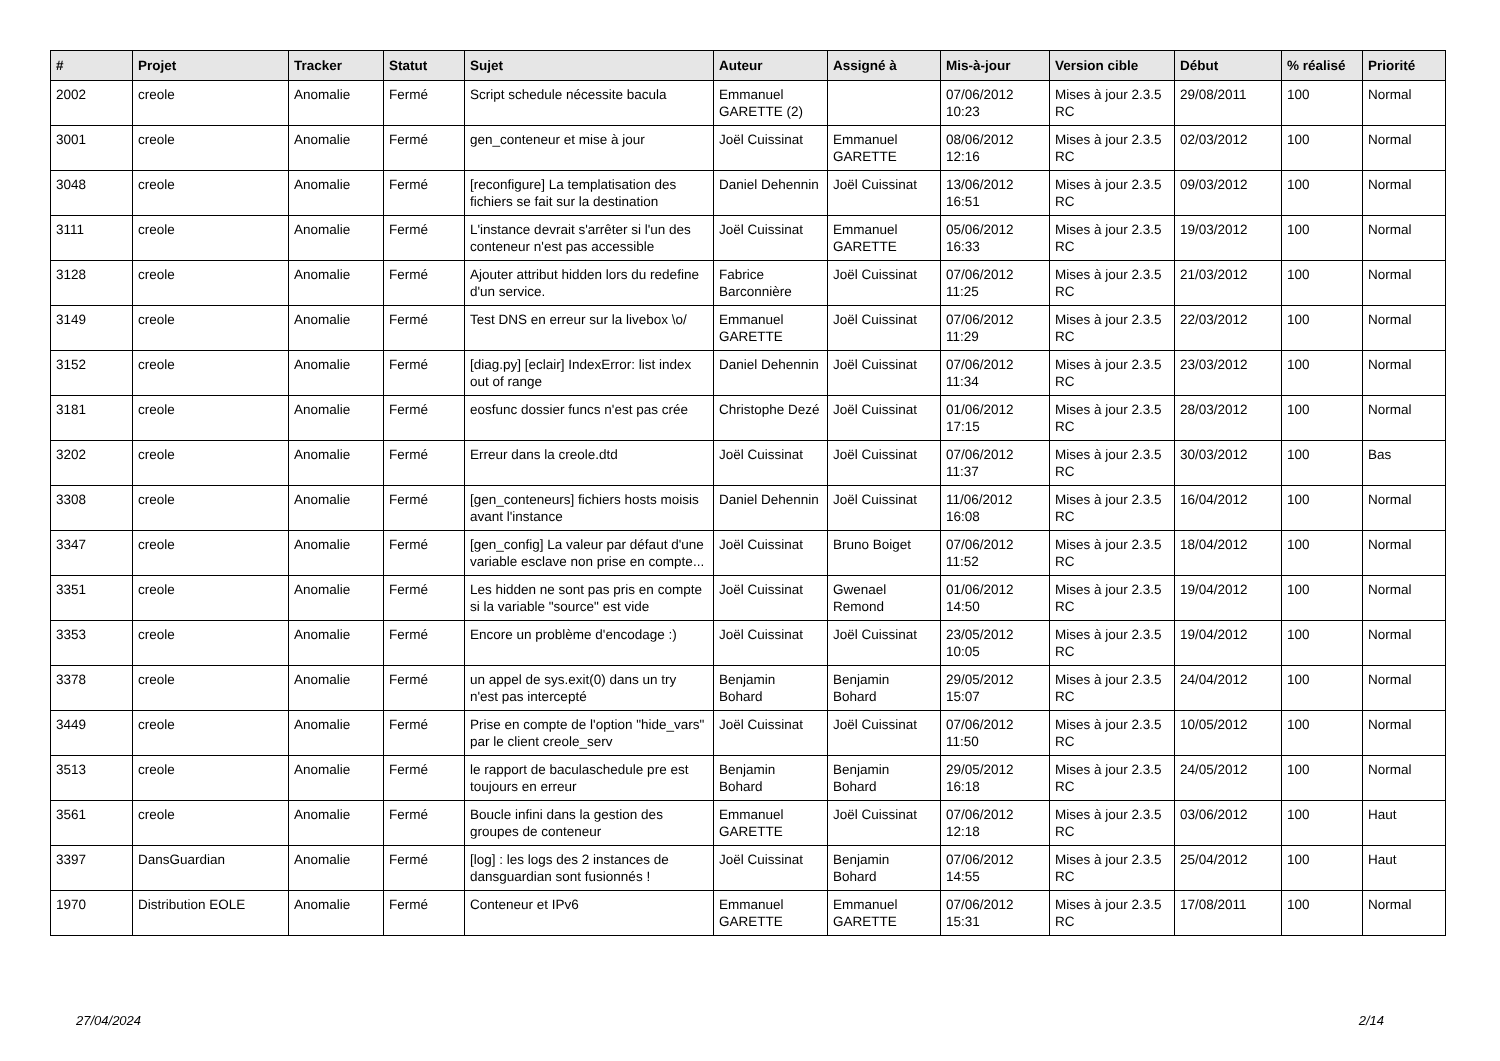| # | Projet | Tracker | Statut | Sujet | Auteur | Assigné à | Mis-à-jour | Version cible | Début | % réalisé | Priorité |
| --- | --- | --- | --- | --- | --- | --- | --- | --- | --- | --- | --- |
| 2002 | creole | Anomalie | Fermé | Script schedule nécessite bacula | Emmanuel GARETTE (2) | | 07/06/2012 10:23 | Mises à jour 2.3.5 RC | 29/08/2011 | 100 | Normal |
| 3001 | creole | Anomalie | Fermé | gen_conteneur et mise à jour | Joël Cuissinat | Emmanuel GARETTE | 08/06/2012 12:16 | Mises à jour 2.3.5 RC | 02/03/2012 | 100 | Normal |
| 3048 | creole | Anomalie | Fermé | [reconfigure] La templatisation des fichiers se fait sur la destination | Daniel Dehennin | Joël Cuissinat | 13/06/2012 16:51 | Mises à jour 2.3.5 RC | 09/03/2012 | 100 | Normal |
| 3111 | creole | Anomalie | Fermé | L'instance devrait s'arrêter si l'un des conteneur n'est pas accessible | Joël Cuissinat | Emmanuel GARETTE | 05/06/2012 16:33 | Mises à jour 2.3.5 RC | 19/03/2012 | 100 | Normal |
| 3128 | creole | Anomalie | Fermé | Ajouter attribut hidden lors du redefine d'un service. | Fabrice Barconnière | Joël Cuissinat | 07/06/2012 11:25 | Mises à jour 2.3.5 RC | 21/03/2012 | 100 | Normal |
| 3149 | creole | Anomalie | Fermé | Test DNS en erreur sur la livebox \o/ | Emmanuel GARETTE | Joël Cuissinat | 07/06/2012 11:29 | Mises à jour 2.3.5 RC | 22/03/2012 | 100 | Normal |
| 3152 | creole | Anomalie | Fermé | [diag.py] [eclair] IndexError: list index out of range | Daniel Dehennin | Joël Cuissinat | 07/06/2012 11:34 | Mises à jour 2.3.5 RC | 23/03/2012 | 100 | Normal |
| 3181 | creole | Anomalie | Fermé | eosfunc dossier funcs n'est pas crée | Christophe Dezé | Joël Cuissinat | 01/06/2012 17:15 | Mises à jour 2.3.5 RC | 28/03/2012 | 100 | Normal |
| 3202 | creole | Anomalie | Fermé | Erreur dans la creole.dtd | Joël Cuissinat | Joël Cuissinat | 07/06/2012 11:37 | Mises à jour 2.3.5 RC | 30/03/2012 | 100 | Bas |
| 3308 | creole | Anomalie | Fermé | [gen_conteneurs] fichiers hosts moisis avant l'instance | Daniel Dehennin | Joël Cuissinat | 11/06/2012 16:08 | Mises à jour 2.3.5 RC | 16/04/2012 | 100 | Normal |
| 3347 | creole | Anomalie | Fermé | [gen_config] La valeur par défaut d'une variable esclave non prise en compte... | Joël Cuissinat | Bruno Boiget | 07/06/2012 11:52 | Mises à jour 2.3.5 RC | 18/04/2012 | 100 | Normal |
| 3351 | creole | Anomalie | Fermé | Les hidden ne sont pas pris en compte si la variable "source" est vide | Joël Cuissinat | Gwenael Remond | 01/06/2012 14:50 | Mises à jour 2.3.5 RC | 19/04/2012 | 100 | Normal |
| 3353 | creole | Anomalie | Fermé | Encore un problème d'encodage :) | Joël Cuissinat | Joël Cuissinat | 23/05/2012 10:05 | Mises à jour 2.3.5 RC | 19/04/2012 | 100 | Normal |
| 3378 | creole | Anomalie | Fermé | un appel de sys.exit(0) dans un try n'est pas intercepté | Benjamin Bohard | Benjamin Bohard | 29/05/2012 15:07 | Mises à jour 2.3.5 RC | 24/04/2012 | 100 | Normal |
| 3449 | creole | Anomalie | Fermé | Prise en compte de l'option "hide_vars" par le client creole_serv | Joël Cuissinat | Joël Cuissinat | 07/06/2012 11:50 | Mises à jour 2.3.5 RC | 10/05/2012 | 100 | Normal |
| 3513 | creole | Anomalie | Fermé | le rapport de baculaschedule pre est toujours en erreur | Benjamin Bohard | Benjamin Bohard | 29/05/2012 16:18 | Mises à jour 2.3.5 RC | 24/05/2012 | 100 | Normal |
| 3561 | creole | Anomalie | Fermé | Boucle infini dans la gestion des groupes de conteneur | Emmanuel GARETTE | Joël Cuissinat | 07/06/2012 12:18 | Mises à jour 2.3.5 RC | 03/06/2012 | 100 | Haut |
| 3397 | DansGuardian | Anomalie | Fermé | [log] : les logs des 2 instances de dansguardian sont fusionnés ! | Joël Cuissinat | Benjamin Bohard | 07/06/2012 14:55 | Mises à jour 2.3.5 RC | 25/04/2012 | 100 | Haut |
| 1970 | Distribution EOLE | Anomalie | Fermé | Conteneur et IPv6 | Emmanuel GARETTE | Emmanuel GARETTE | 07/06/2012 15:31 | Mises à jour 2.3.5 RC | 17/08/2011 | 100 | Normal |
27/04/2024 2/14